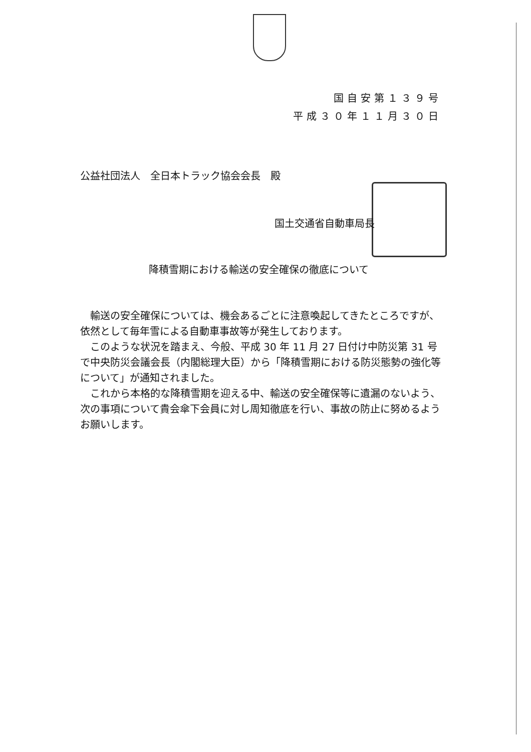国自安第１３９号
平成３０年１１月３０日
公益社団法人　全日本トラック協会会長　殿
国土交通省自動車局長
降積雪期における輸送の安全確保の徹底について
輸送の安全確保については、機会あるごとに注意喚起してきたところですが、依然として毎年雪による自動車事故等が発生しております。
このような状況を踏まえ、今般、平成 30 年 11 月 27 日付け中防災第 31 号で中央防災会議会長（内閣総理大臣）から「降積雪期における防災態勢の強化等について」が通知されました。
これから本格的な降積雪期を迎える中、輸送の安全確保等に遺漏のないよう、次の事項について貴会傘下会員に対し周知徹底を行い、事故の防止に努めるようお願いします。